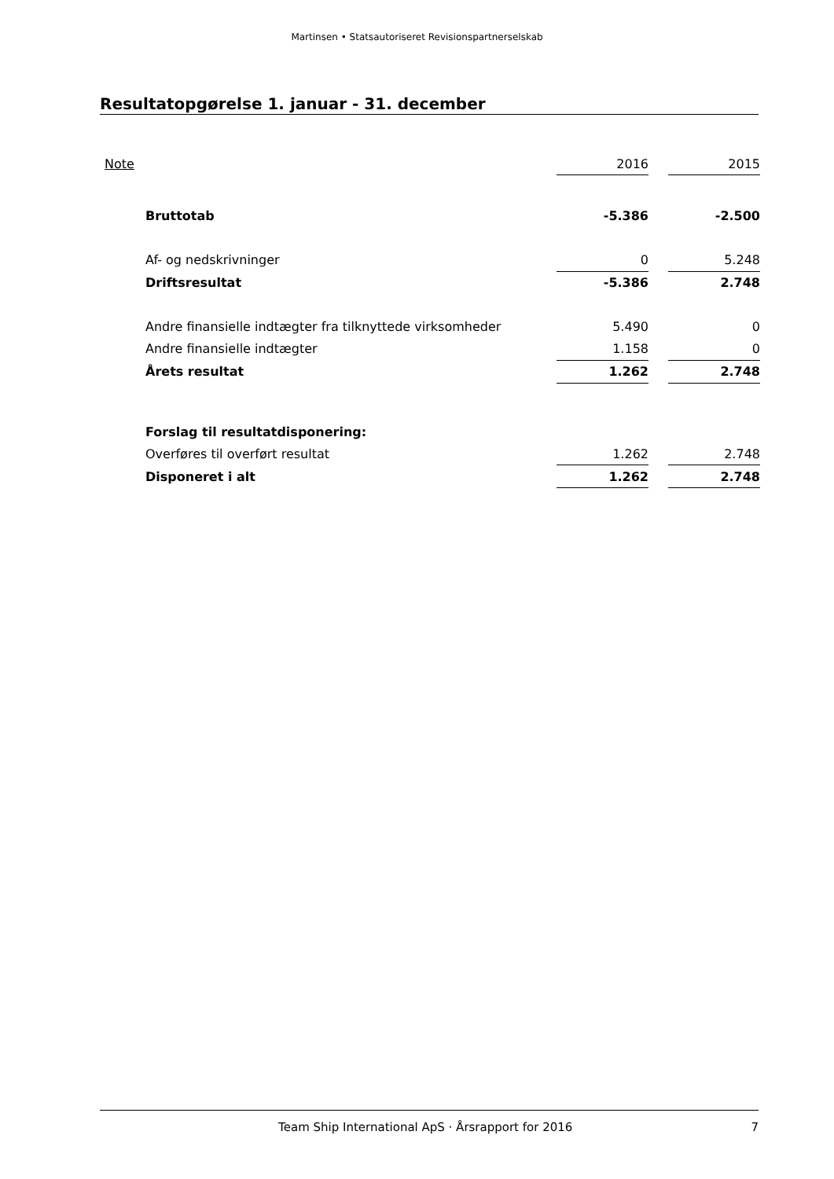Martinsen • Statsautoriseret Revisionspartnerselskab
Resultatopgørelse 1. januar - 31. december
| Note | | 2016 | | 2015 |
| | Bruttotab | -5.386 | | -2.500 |
| | Af- og nedskrivninger | 0 | | 5.248 |
| | Driftsresultat | -5.386 | | 2.748 |
| | Andre finansielle indtægter fra tilknyttede virksomheder | 5.490 | | 0 |
| | Andre finansielle indtægter | 1.158 | | 0 |
| | Årets resultat | 1.262 | | 2.748 |
| | Forslag til resultatdisponering: | | | |
| | Overføres til overført resultat | 1.262 | | 2.748 |
| | Disponeret i alt | 1.262 | | 2.748 |
Team Ship International ApS · Årsrapport for 2016 7